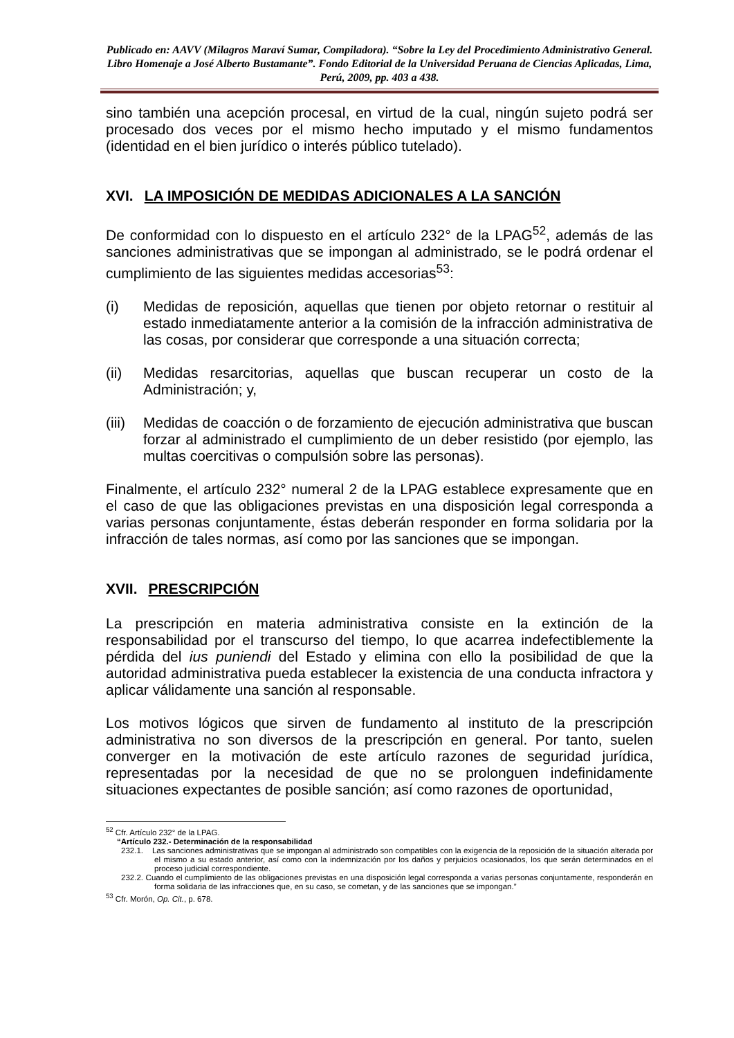Publicado en: AAVV (Milagros Maraví Sumar, Compiladora). “Sobre la Ley del Procedimiento Administrativo General. Libro Homenaje a José Alberto Bustamante”. Fondo Editorial de la Universidad Peruana de Ciencias Aplicadas, Lima, Perú, 2009, pp. 403 a 438.
sino también una acepción procesal, en virtud de la cual, ningún sujeto podrá ser procesado dos veces por el mismo hecho imputado y el mismo fundamentos (identidad en el bien jurídico o interés público tutelado).
XVI. LA IMPOSICIÓN DE MEDIDAS ADICIONALES A LA SANCIÓN
De conformidad con lo dispuesto en el artículo 232° de la LPAG<sup>52</sup>, además de las sanciones administrativas que se impongan al administrado, se le podrá ordenar el cumplimiento de las siguientes medidas accesorias<sup>53</sup>:
(i) Medidas de reposición, aquellas que tienen por objeto retornar o restituir al estado inmediatamente anterior a la comisión de la infracción administrativa de las cosas, por considerar que corresponde a una situación correcta;
(ii) Medidas resarcitorias, aquellas que buscan recuperar un costo de la Administración; y,
(iii) Medidas de coacción o de forzamiento de ejecución administrativa que buscan forzar al administrado el cumplimiento de un deber resistido (por ejemplo, las multas coercitivas o compulsión sobre las personas).
Finalmente, el artículo 232° numeral 2 de la LPAG establece expresamente que en el caso de que las obligaciones previstas en una disposición legal corresponda a varias personas conjuntamente, éstas deberán responder en forma solidaria por la infracción de tales normas, así como por las sanciones que se impongan.
XVII. PRESCRIPCIÓN
La prescripción en materia administrativa consiste en la extinción de la responsabilidad por el transcurso del tiempo, lo que acarrea indefectiblemente la pérdida del ius puniendi del Estado y elimina con ello la posibilidad de que la autoridad administrativa pueda establecer la existencia de una conducta infractora y aplicar válidamente una sanción al responsable.
Los motivos lógicos que sirven de fundamento al instituto de la prescripción administrativa no son diversos de la prescripción en general. Por tanto, suelen converger en la motivación de este artículo razones de seguridad jurídica, representadas por la necesidad de que no se prolonguen indefinidamente situaciones expectantes de posible sanción; así como razones de oportunidad,
<sup>52</sup> Cfr. Artículo 232° de la LPAG.
“Artículo 232.- Determinación de la responsabilidad
232.1. Las sanciones administrativas que se impongan al administrado son compatibles con la exigencia de la reposición de la situación alterada por el mismo a su estado anterior, así como con la indemnización por los daños y perjuicios ocasionados, los que serán determinados en el proceso judicial correspondiente.
232.2. Cuando el cumplimiento de las obligaciones previstas en una disposición legal corresponda a varias personas conjuntamente, responderán en forma solidaria de las infracciones que, en su caso, se cometan, y de las sanciones que se impongan.”
<sup>53</sup> Cfr. Morón, Op. Cit., p. 678.